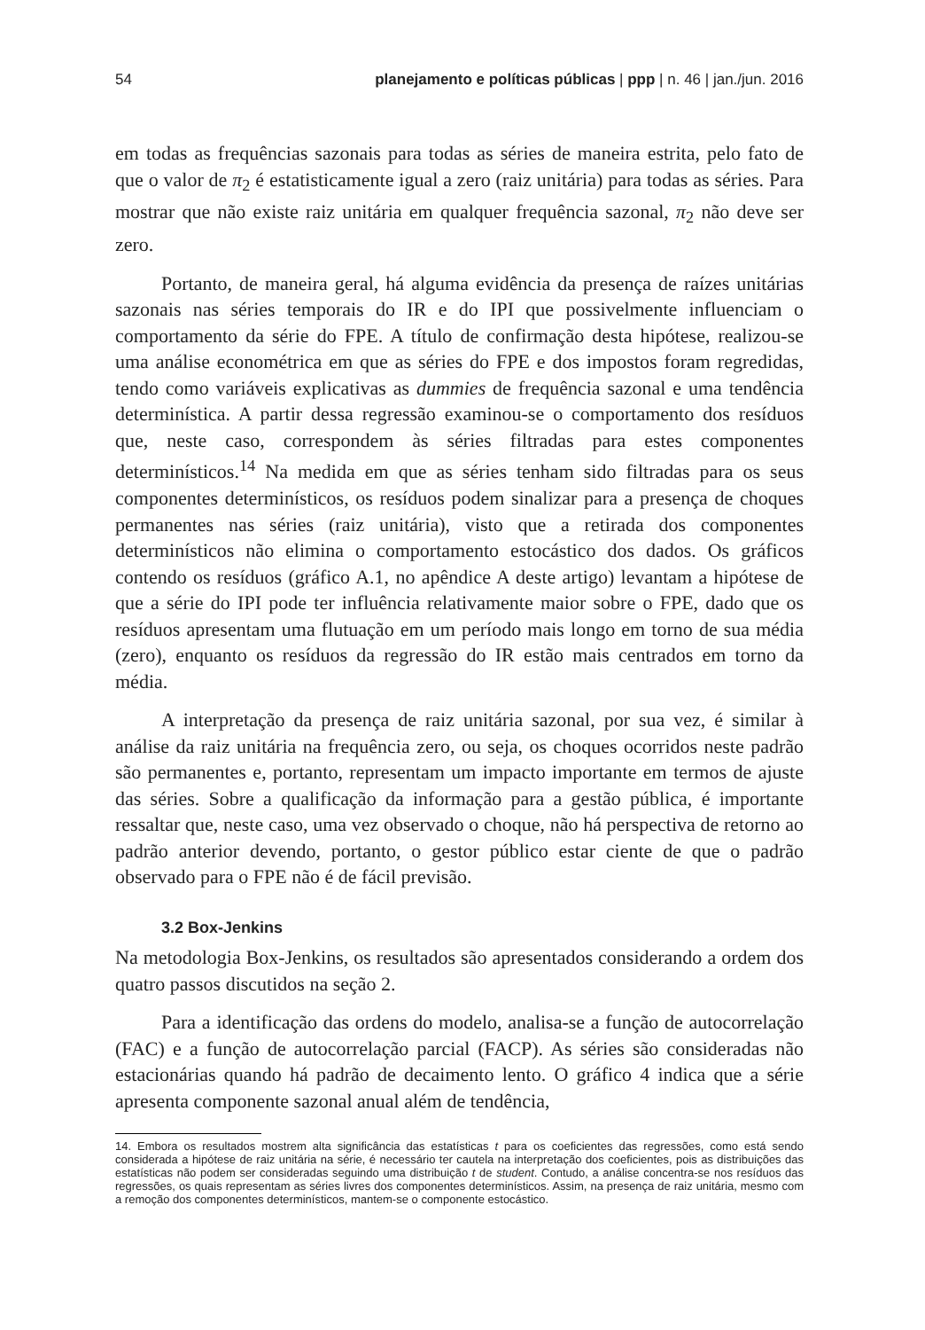54 planejamento e políticas públicas | ppp | n. 46 | jan./jun. 2016
em todas as frequências sazonais para todas as séries de maneira estrita, pelo fato de que o valor de π<sub>2</sub> é estatisticamente igual a zero (raiz unitária) para todas as séries. Para mostrar que não existe raiz unitária em qualquer frequência sazonal, π<sub>2</sub> não deve ser zero.
Portanto, de maneira geral, há alguma evidência da presença de raízes unitárias sazonais nas séries temporais do IR e do IPI que possivelmente influenciam o comportamento da série do FPE. A título de confirmação desta hipótese, realizou-se uma análise econométrica em que as séries do FPE e dos impostos foram regredidas, tendo como variáveis explicativas as dummies de frequência sazonal e uma tendência determinística. A partir dessa regressão examinou-se o comportamento dos resíduos que, neste caso, correspondem às séries filtradas para estes componentes determinísticos.<sup>14</sup> Na medida em que as séries tenham sido filtradas para os seus componentes determinísticos, os resíduos podem sinalizar para a presença de choques permanentes nas séries (raiz unitária), visto que a retirada dos componentes determinísticos não elimina o comportamento estocástico dos dados. Os gráficos contendo os resíduos (gráfico A.1, no apêndice A deste artigo) levantam a hipótese de que a série do IPI pode ter influência relativamente maior sobre o FPE, dado que os resíduos apresentam uma flutuação em um período mais longo em torno de sua média (zero), enquanto os resíduos da regressão do IR estão mais centrados em torno da média.
A interpretação da presença de raiz unitária sazonal, por sua vez, é similar à análise da raiz unitária na frequência zero, ou seja, os choques ocorridos neste padrão são permanentes e, portanto, representam um impacto importante em termos de ajuste das séries. Sobre a qualificação da informação para a gestão pública, é importante ressaltar que, neste caso, uma vez observado o choque, não há perspectiva de retorno ao padrão anterior devendo, portanto, o gestor público estar ciente de que o padrão observado para o FPE não é de fácil previsão.
3.2 Box-Jenkins
Na metodologia Box-Jenkins, os resultados são apresentados considerando a ordem dos quatro passos discutidos na seção 2.
Para a identificação das ordens do modelo, analisa-se a função de autocorrelação (FAC) e a função de autocorrelação parcial (FACP). As séries são consideradas não estacionárias quando há padrão de decaimento lento. O gráfico 4 indica que a série apresenta componente sazonal anual além de tendência,
14. Embora os resultados mostrem alta significância das estatísticas t para os coeficientes das regressões, como está sendo considerada a hipótese de raiz unitária na série, é necessário ter cautela na interpretação dos coeficientes, pois as distribuições das estatísticas não podem ser consideradas seguindo uma distribuição t de student. Contudo, a análise concentra-se nos resíduos das regressões, os quais representam as séries livres dos componentes determinísticos. Assim, na presença de raiz unitária, mesmo com a remoção dos componentes determinísticos, mantem-se o componente estocástico.